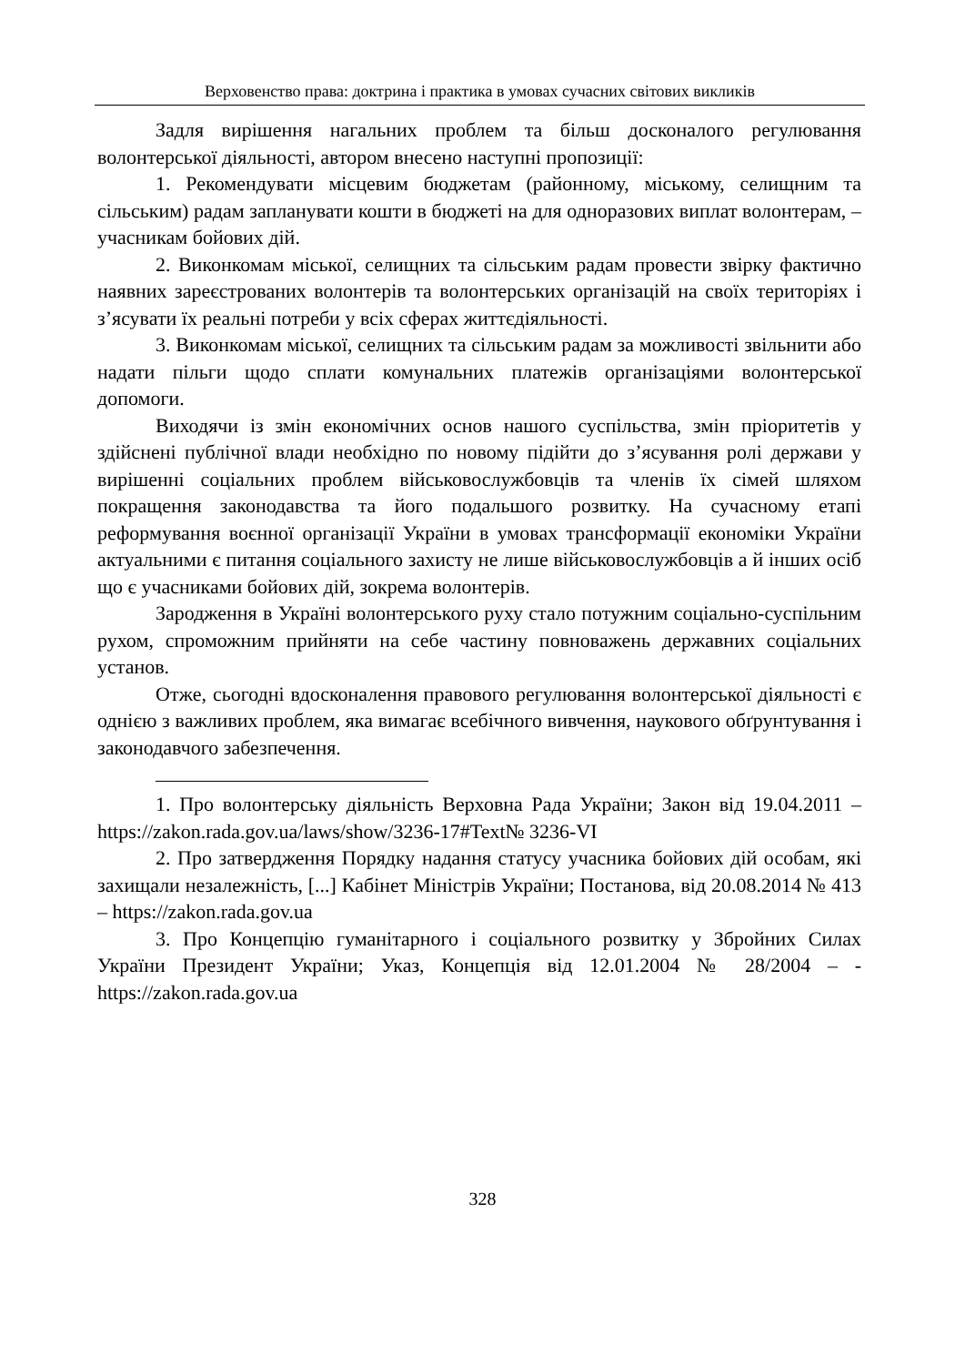Верховенство права: доктрина і практика в умовах сучасних світових викликів
Задля вирішення нагальних проблем та більш досконалого регулювання волонтерської діяльності, автором внесено наступні пропозиції:
1. Рекомендувати місцевим бюджетам (районному, міському, селищним та сільським) радам запланувати кошти в бюджеті на для одноразових виплат волонтерам, – учасникам бойових дій.
2. Виконкомам міської, селищних та сільським радам провести звірку фактично наявних зареєстрованих волонтерів та волонтерських організацій на своїх територіях і з’ясувати їх реальні потреби у всіх сферах життєдіяльності.
3. Виконкомам міської, селищних та сільським радам за можливості звільнити або надати пільги щодо сплати комунальних платежів організаціями волонтерської допомоги.
Виходячи із змін економічних основ нашого суспільства, змін пріоритетів у здійснені публічної влади необхідно по новому підійти до з’ясування ролі держави у вирішенні соціальних проблем військовослужбовців та членів їх сімей шляхом покращення законодавства та його подальшого розвитку. На сучасному етапі реформування воєнної організації України в умовах трансформації економіки України актуальними є питання соціального захисту не лише військовослужбовців а й інших осіб що є учасниками бойових дій, зокрема волонтерів.
Зародження в Україні волонтерського руху стало потужним соціально-суспільним рухом, спроможним прийняти на себе частину повноважень державних соціальних установ.
Отже, сьогодні вдосконалення правового регулювання волонтерської діяльності є однією з важливих проблем, яка вимагає всебічного вивчення, наукового обґрунтування і законодавчого забезпечення.
1. Про волонтерську діяльність Верховна Рада України; Закон від 19.04.2011 – https://zakon.rada.gov.ua/laws/show/3236-17#Text№ 3236-VI
2. Про затвердження Порядку надання статусу учасника бойових дій особам, які захищали незалежність, [...] Кабінет Міністрів України; Постанова, від 20.08.2014 № 413 – https://zakon.rada.gov.ua
3. Про Концепцію гуманітарного і соціального розвитку у Збройних Силах України Президент України; Указ, Концепція від 12.01.2004 № 28/2004 – - https://zakon.rada.gov.ua
328